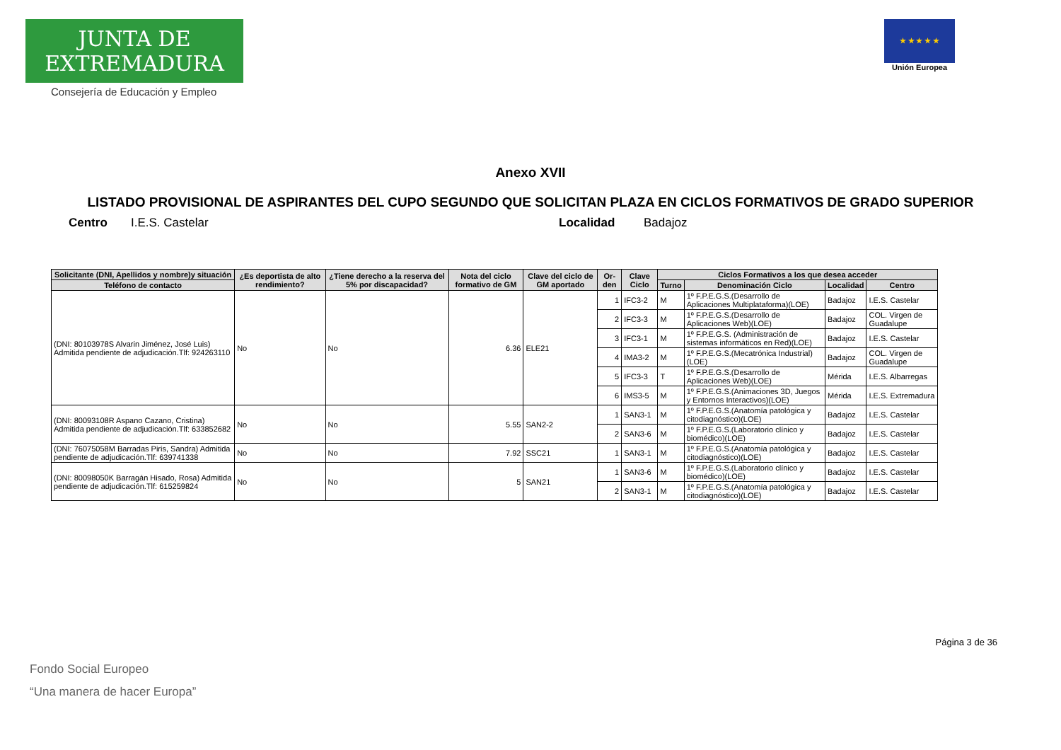JUNTA DE EXTREMADURA
Consejería de Educación y Empleo
★ ★ ★ ★ ★
Unión Europea
Anexo XVII
LISTADO PROVISIONAL DE ASPIRANTES DEL CUPO SEGUNDO QUE SOLICITAN PLAZA EN CICLOS FORMATIVOS DE GRADO SUPERIOR
Centro I.E.S. Castelar Localidad Badajoz
| Solicitante (DNI, Apellidos y nombre)y situación | ¿Es deportista de alto rendimiento? | ¿Tiene derecho a la reserva del 5% por discapacidad? | Nota del ciclo formativo de GM | Clave del ciclo de GM aportado | Or-den | Clave Ciclo | Ciclos Formativos a los que desea acceder | | | |
| --- | --- | --- | --- | --- | --- | --- | --- | --- | --- | --- |
| Teléfono de contacto | | | | | | | Turno | Denominación Ciclo | Localidad | Centro |
| (DNI: 80103978S Alvarin Jiménez, José Luis) Admitida pendiente de adjudicación.Tlf: 924263110 | No | No | 6.36 | ELE21 | 1 | IFC3-2 | M | 1º F.P.E.G.S.(Desarrollo de Aplicaciones Multiplataforma)(LOE) | Badajoz | I.E.S. Castelar |
| | | | | | 2 | IFC3-3 | M | 1º F.P.E.G.S.(Desarrollo de Aplicaciones Web)(LOE) | Badajoz | COL. Virgen de Guadalupe |
| | | | | | 3 | IFC3-1 | M | 1º F.P.E.G.S. (Administración de sistemas informáticos en Red)(LOE) | Badajoz | I.E.S. Castelar |
| | | | | | 4 | IMA3-2 | M | 1º F.P.E.G.S.(Mecatrónica Industrial)(LOE) | Badajoz | COL. Virgen de Guadalupe |
| | | | | | 5 | IFC3-3 | T | 1º F.P.E.G.S.(Desarrollo de Aplicaciones Web)(LOE) | Mérida | I.E.S. Albarregas |
| | | | | | 6 | IMS3-5 | M | 1º F.P.E.G.S.(Animaciones 3D, Juegos y Entornos Interactivos)(LOE) | Mérida | I.E.S. Extremadura |
| (DNI: 80093108R Aspano Cazano, Cristina) Admitida pendiente de adjudicación.Tlf: 633852682 | No | No | 5.55 | SAN2-2 | 1 | SAN3-1 | M | 1º F.P.E.G.S.(Anatomía patológica y citodiagnóstico)(LOE) | Badajoz | I.E.S. Castelar |
| | | | | | 2 | SAN3-6 | M | 1º F.P.E.G.S.(Laboratorio clínico y biomédico)(LOE) | Badajoz | I.E.S. Castelar |
| (DNI: 76075058M Barradas Piris, Sandra) Admitida pendiente de adjudicación.Tlf: 639741338 | No | No | 7.92 | SSC21 | 1 | SAN3-1 | M | 1º F.P.E.G.S.(Anatomía patológica y citodiagnóstico)(LOE) | Badajoz | I.E.S. Castelar |
| (DNI: 80098050K Barragán Hisado, Rosa) Admitida pendiente de adjudicación.Tlf: 615259824 | No | No | 5 | SAN21 | 1 | SAN3-6 | M | 1º F.P.E.G.S.(Laboratorio clínico y biomédico)(LOE) | Badajoz | I.E.S. Castelar |
| | | | | | 2 | SAN3-1 | M | 1º F.P.E.G.S.(Anatomía patológica y citodiagnóstico)(LOE) | Badajoz | I.E.S. Castelar |
Página 3 de 36
Fondo Social Europeo
“Una manera de hacer Europa”